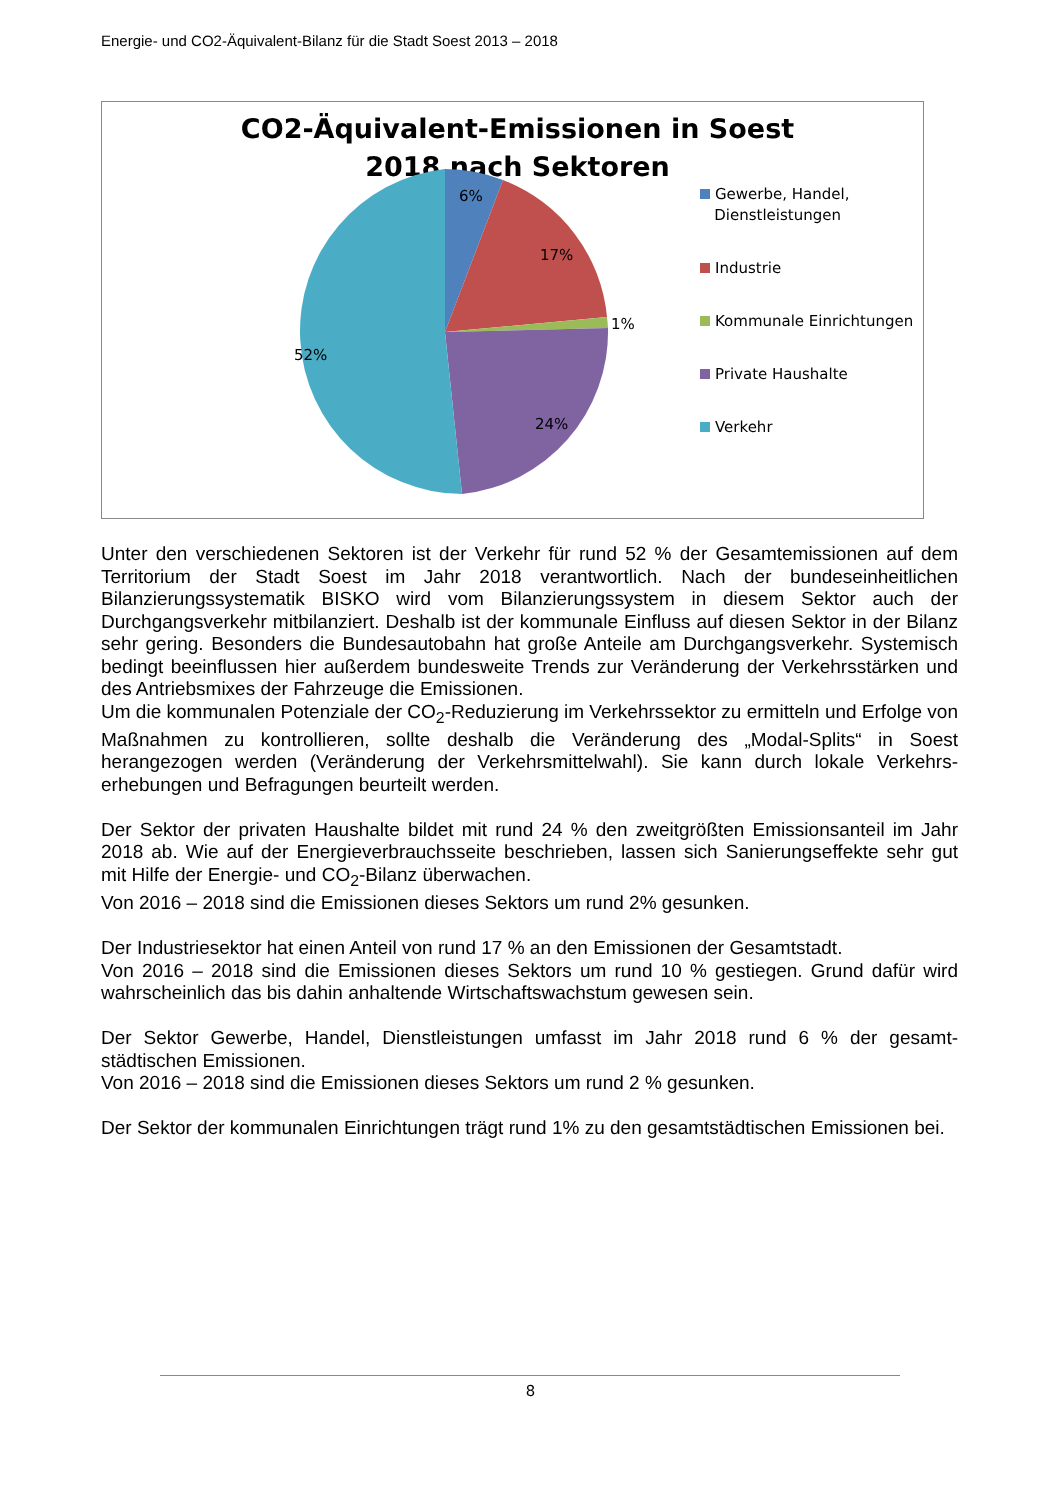Energie- und CO2-Äquivalent-Bilanz für die Stadt Soest 2013 – 2018
CO2-Äquivalent-Emissionen in Soest 2018 nach Sektoren
6%
17%
1%
24%
52%
Gewerbe, Handel,
Dienstleistungen
Industrie
Kommunale Einrichtungen
Private Haushalte
Verkehr
Unter den verschiedenen Sektoren ist der Verkehr für rund 52 % der Gesamtemissionen auf dem Territorium der Stadt Soest im Jahr 2018 verantwortlich. Nach der bundeseinheitlichen Bilanzierungssystematik BISKO wird vom Bilanzierungssystem in diesem Sektor auch der Durchgangsverkehr mitbilanziert. Deshalb ist der kommunale Einfluss auf diesen Sektor in der Bilanz sehr gering. Besonders die Bundesautobahn hat große Anteile am Durchgangsverkehr. Systemisch bedingt beeinflussen hier außerdem bundesweite Trends zur Veränderung der Verkehrsstärken und des Antriebsmixes der Fahrzeuge die Emissionen.
Um die kommunalen Potenziale der CO<sub>2</sub>-Reduzierung im Verkehrssektor zu ermitteln und Erfolge von Maßnahmen zu kontrollieren, sollte deshalb die Veränderung des „Modal-Splits“ in Soest herangezogen werden (Veränderung der Verkehrsmittelwahl). Sie kann durch lokale Verkehrs-erhebungen und Befragungen beurteilt werden.
Der Sektor der privaten Haushalte bildet mit rund 24 % den zweitgrößten Emissionsanteil im Jahr 2018 ab. Wie auf der Energieverbrauchsseite beschrieben, lassen sich Sanierungseffekte sehr gut mit Hilfe der Energie- und CO<sub>2</sub>-Bilanz überwachen.
Von 2016 – 2018 sind die Emissionen dieses Sektors um rund 2% gesunken.
Der Industriesektor hat einen Anteil von rund 17 % an den Emissionen der Gesamtstadt.
Von 2016 – 2018 sind die Emissionen dieses Sektors um rund 10 % gestiegen. Grund dafür wird wahrscheinlich das bis dahin anhaltende Wirtschaftswachstum gewesen sein.
Der Sektor Gewerbe, Handel, Dienstleistungen umfasst im Jahr 2018 rund 6 % der gesamt-städtischen Emissionen.
Von 2016 – 2018 sind die Emissionen dieses Sektors um rund 2 % gesunken.
Der Sektor der kommunalen Einrichtungen trägt rund 1% zu den gesamtstädtischen Emissionen bei.
8